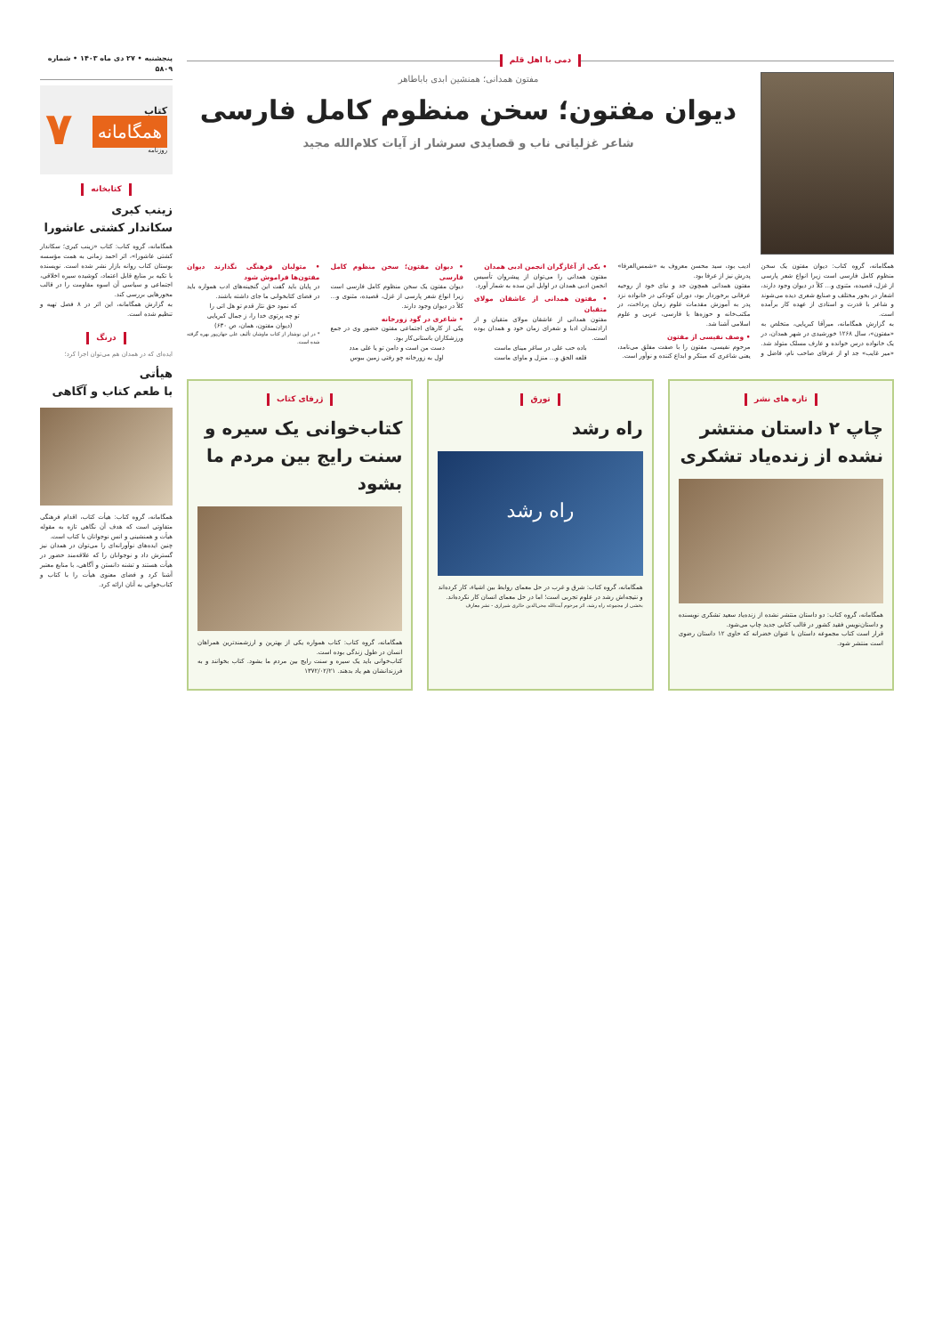دمی با اهل قلم
مفتون همدانی؛ همنشین ابدی باباطاهر
دیوان مفتون؛ سخن منظوم کامل فارسی
شاعر غزلیاتی ناب و قصایدی سرشار از آیات کلام‌الله مجید
همگامانه، گروه کتاب: دیوان مفتون یک سخن منظوم کامل فارسی است زیرا انواع شعر پارسی از غزل، قصیده، مثنوی و... کلاً در دیوان وجود دارند، اشعار در بحور مختلف و صنایع شعری دیده می‌شوند و شاعر با قدرت و استادی از عهده کار برآمده است.
به گزارش همگامانه، میرآقا کبریایی، متخلص به «مفتون»، سال ۱۲۶۸ خورشیدی در شهر همدان، در یک خانواده درس خوانده و عارف مسلک متولد شد. «میر غایب» جد او از عرفای صاحب نام، فاضل و ادیب بود، سید محسن معروف به «شمس‌العرفا» پدرش نیز از عرفا بود.
مفتون همدانی همچون جد و نیای خود از روحیه عرفانی برخوردار بود، دوران کودکی در خانواده نزد پدر به آموزش مقدمات علوم زمان پرداخت، در مکتب‌خانه و حوزه‌ها با فارسی، عربی و علوم اسلامی آشنا شد.
• وصف نفیسی از مفتون
مرحوم نفیسی، مفتون را با صفت مفلق می‌نامد، یعنی شاعری که مبتکر و ابداع کننده و نوآور است.
• یکی از آغازگران انجمن ادبی همدان
مفتون همدانی را می‌توان از پیشروان تأسیس انجمن ادبی همدان در اوایل این سده به شمار آورد.
• مفتون همدانی از عاشقان مولای متقیان
مفتون همدانی از عاشقان مولای متقیان و از ارادتمندان ادبا و شعرای زمان خود و همدان بوده است.
باده حب علی در ساغر مینای ماست
قلعه الحق و... منزل و ماوای ماست
• دیوان مفتون؛ سخن منظوم کامل فارسی
دیوان مفتون یک سخن منظوم کامل فارسی است زیرا انواع شعر پارسی از غزل، قصیده، مثنوی و... کلاً در دیوان وجود دارند.
• شاعری در گود زورخانه
یکی از کارهای اجتماعی مفتون حضور وی در جمع ورزشکاران باستانی‌کار بود.
دست من است و دامن تو یا علی مدد
اول به زورخانه چو رفتی زمین ببوس
• متولیان فرهنگی نگذارند دیوان مفتون‌ها فراموش شود
در پایان باید گفت این گنجینه‌های ادب همواره باید در فضای کتابخوانی ما جای داشته باشند.
که نمود حق نثار قدم تو هل اتی را
تو چه پرتوی خدا را، ز جمال کبریایی
(دیوان مفتون، همان، ص ۶۳۰)
* در این نوشتار از کتاب ماوشان تألیف علی جهان‌پور بهره گرفته شده است.
تازه های نشر
چاپ ۲ داستان منتشر نشده از زنده‌یاد تشکری
همگامانه، گروه کتاب: دو داستان منتشر نشده از زنده‌یاد سعید تشکری نویسنده و داستان‌نویس فقید کشور در قالب کتابی جدید چاپ می‌شود.
قرار است کتاب مجموعه داستان با عنوان خضرانه که حاوی ۱۲ داستان رضوی است منتشر شود.
تورق
راه رشد
راه رشد
همگامانه، گروه کتاب: شرق و غرب در حل معمای روابط بین اشیاء، کار کرده‌اند و نتیجه‌اش رشد در علوم تجربی است؛ اما در حل معمای انسان کار نکرده‌اند.
بخشی از مجموعه راه رشد، اثر مرحوم آیت‌الله محی‌الدین حائری شیرازی - نشر معارف
ژرفای کتاب
کتاب‌خوانی یک سیره و سنت رایج بین مردم ما بشود
همگامانه، گروه کتاب: کتاب همواره یکی از بهترین و ارزشمندترین همراهان انسان در طول زندگی بوده است.
کتاب‌خوانی باید یک سیره و سنت رایج بین مردم ما بشود. کتاب بخوانند و به فرزندانشان هم یاد بدهند. ۱۳۷۲/۰۲/۲۱
پنجشنبه • ۲۷ دی ماه ۱۴۰۳ • شماره ۵۸۰۹
کتاب
همگامانه
روزنامه ۷
کتابخانه
زینب کبری
سکاندار کشتی عاشورا
همگامانه، گروه کتاب: کتاب «زینب کبری؛ سکاندار کشتی عاشورا»، اثر احمد زمانی به همت مؤسسه بوستان کتاب روانه بازار نشر شده است. نویسنده با تکیه بر منابع قابل اعتماد، کوشیده سیره اخلاقی، اجتماعی و سیاسی آن اسوه مقاومت را در قالب محورهایی بررسی کند.
به گزارش همگامانه، این اثر در ۸ فصل تهیه و تنظیم شده است.
درنگ
ایده‌ای که در همدان هم می‌توان اجرا کرد؛
هیأتی
با طعم کتاب و آگاهی
همگامانه، گروه کتاب: هیأت کتاب، اقدام فرهنگی متفاوتی است که هدف آن نگاهی تازه به مقوله هیأت و همنشینی و انس نوجوانان با کتاب است.
چنین ایده‌های نوآورانه‌ای را می‌توان در همدان نیز گسترش داد و نوجوانان را که علاقه‌مند حضور در هیأت هستند و تشنه دانستن و آگاهی، با منابع معتبر آشنا کرد و فضای معنوی هیأت را با کتاب و کتاب‌خوانی به آنان ارائه کرد.